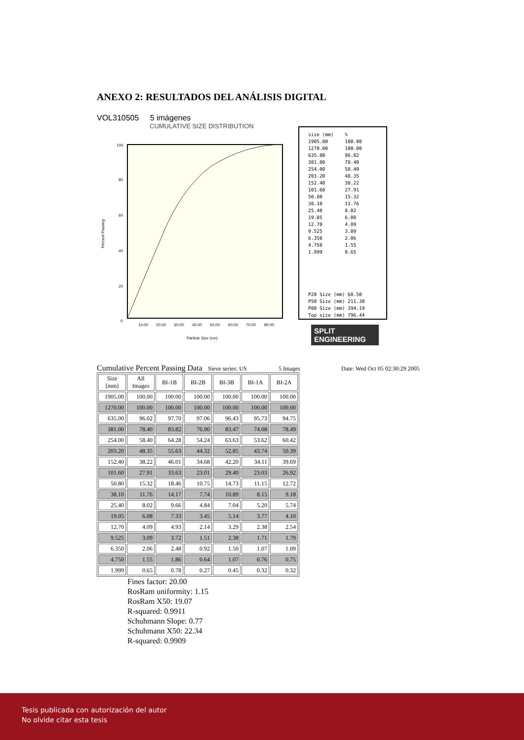ANEXO 2: RESULTADOS DEL ANÁLISIS DIGITAL
VOL310505 5 imágenes
CUMULATIVE SIZE DISTRIBUTION
100
80
60
40
20
0
Percent Passing
10.00
20.00
30.00
40.00
50.00
60.00
70.00
80.00
Particle Size (cm)
size (mm)    %
1905.00      100.00
1270.00      100.00
635.00       96.02
381.00       78.40
254.00       58.40
203.20       48.35
152.40       38.22
101.60       27.91
50.80        15.32
38.10        11.76
25.40        8.02
19.05        6.08
12.70        4.09
9.525        3.09
6.350        2.06
4.750        1.55
1.999        0.65
P20 Size (mm) 68.50
P50 Size (mm) 211.30
P80 Size (mm) 394.19
Top size (mm) 796.44
SPLIT ENGINEERING
Cumulative Percent Passing Data Sieve series: US 5 Images Date: Wed Oct 05 02:30:29 2005
| Size [mm] | All Images | BI-1B | BI-2B | BI-3B | BI-1A | BI-2A |
| --- | --- | --- | --- | --- | --- | --- |
| 1905.00 | 100.00 | 100.00 | 100.00 | 100.00 | 100.00 | 100.00 |
| 1270.00 | 100.00 | 100.00 | 100.00 | 100.00 | 100.00 | 100.00 |
| 635.00 | 96.02 | 97.70 | 97.06 | 96.43 | 95.73 | 94.75 |
| 381.00 | 78.40 | 83.82 | 76.90 | 83.47 | 74.08 | 78.49 |
| 254.00 | 58.40 | 64.28 | 54.24 | 63.63 | 53.62 | 60.42 |
| 203.20 | 48.35 | 55.63 | 44.32 | 52.85 | 43.74 | 50.39 |
| 152.40 | 38.22 | 46.01 | 34.68 | 42.20 | 34.11 | 39.69 |
| 101.60 | 27.91 | 33.63 | 23.01 | 29.40 | 23.03 | 26.92 |
| 50.80 | 15.32 | 18.46 | 10.75 | 14.73 | 11.15 | 12.72 |
| 38.10 | 11.76 | 14.17 | 7.74 | 10.89 | 8.15 | 9.18 |
| 25.40 | 8.02 | 9.66 | 4.84 | 7.04 | 5.20 | 5.74 |
| 19.05 | 6.08 | 7.33 | 3.45 | 5.14 | 3.77 | 4.10 |
| 12.70 | 4.09 | 4.93 | 2.14 | 3.29 | 2.38 | 2.54 |
| 9.525 | 3.09 | 3.72 | 1.51 | 2.38 | 1.71 | 1.79 |
| 6.350 | 2.06 | 2.48 | 0.92 | 1.50 | 1.07 | 1.09 |
| 4.750 | 1.55 | 1.86 | 0.64 | 1.07 | 0.76 | 0.75 |
| 1.999 | 0.65 | 0.78 | 0.27 | 0.45 | 0.32 | 0.32 |
Fines factor: 20.00
RosRam uniformity: 1.15
RosRam X50: 19.07
R-squared: 0.9911
Schuhmann Slope: 0.77
Schuhmann X50: 22.34
R-squared: 0.9909
Tesis publicada con autorización del autor
No olvide citar esta tesis